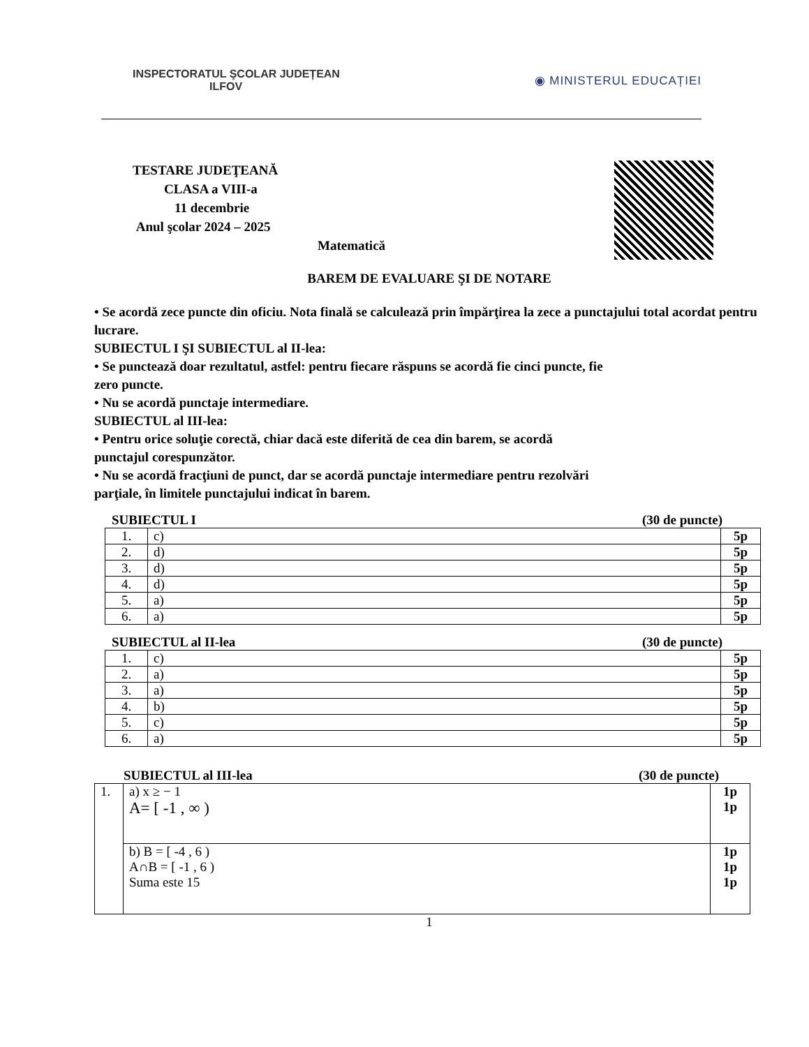INSPECTORATUL ŞCOLAR JUDEȚEAN
ILFOV
◉ MINISTERUL EDUCAȚIEI
TESTARE JUDEŢEANĂ
CLASA a VIII-a
11 decembrie
Anul şcolar 2024 – 2025
Matematică
BAREM DE EVALUARE ŞI DE NOTARE
• Se acordă zece puncte din oficiu. Nota finală se calculează prin împărţirea la zece a punctajului total acordat pentru lucrare.
SUBIECTUL I ŞI SUBIECTUL al II-lea:
• Se punctează doar rezultatul, astfel: pentru fiecare răspuns se acordă fie cinci puncte, fie
zero puncte.
• Nu se acordă punctaje intermediare.
SUBIECTUL al III-lea:
• Pentru orice soluţie corectă, chiar dacă este diferită de cea din barem, se acordă
punctajul corespunzător.
• Nu se acordă fracţiuni de punct, dar se acordă punctaje intermediare pentru rezolvări
parţiale, în limitele punctajului indicat în barem.
SUBIECTUL I (30 de puncte)
| 1. | c) | 5p |
| 2. | d) | 5p |
| 3. | d) | 5p |
| 4. | d) | 5p |
| 5. | a) | 5p |
| 6. | a) | 5p |
SUBIECTUL al II-lea (30 de puncte)
| 1. | c) | 5p |
| 2. | a) | 5p |
| 3. | a) | 5p |
| 4. | b) | 5p |
| 5. | c) | 5p |
| 6. | a) | 5p |
SUBIECTUL al III-lea (30 de puncte)
| 1. | a) x ≥ − 1 A= [ -1 , ∞ ) | 1p 1p |
| | b) B = [ -4 , 6 ) A∩B = [ -1 , 6 ) Suma este 15 | 1p 1p 1p |
1